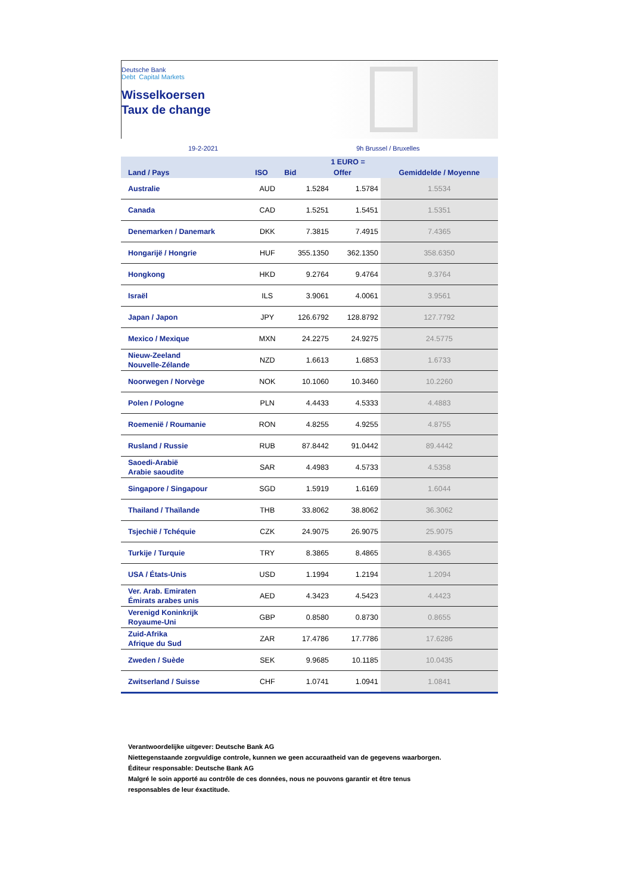Deutsche Bank
Debt Capital Markets
Wisselkoersen
Taux de change
19-2-2021 9h Brussel / Bruxelles
| | | 1 EURO = | | |
| --- | --- | --- | --- | --- |
| Land / Pays | ISO | Bid | Offer | Gemiddelde / Moyenne |
| Australie | AUD | 1.5284 | 1.5784 | 1.5534 |
| Canada | CAD | 1.5251 | 1.5451 | 1.5351 |
| Denemarken / Danemark | DKK | 7.3815 | 7.4915 | 7.4365 |
| Hongarijë / Hongrie | HUF | 355.1350 | 362.1350 | 358.6350 |
| Hongkong | HKD | 9.2764 | 9.4764 | 9.3764 |
| Israël | ILS | 3.9061 | 4.0061 | 3.9561 |
| Japan / Japon | JPY | 126.6792 | 128.8792 | 127.7792 |
| Mexico / Mexique | MXN | 24.2275 | 24.9275 | 24.5775 |
| Nieuw-Zeeland Nouvelle-Zélande | NZD | 1.6613 | 1.6853 | 1.6733 |
| Noorwegen / Norvège | NOK | 10.1060 | 10.3460 | 10.2260 |
| Polen / Pologne | PLN | 4.4433 | 4.5333 | 4.4883 |
| Roemenië / Roumanie | RON | 4.8255 | 4.9255 | 4.8755 |
| Rusland / Russie | RUB | 87.8442 | 91.0442 | 89.4442 |
| Saoedi-Arabië Arabie saoudite | SAR | 4.4983 | 4.5733 | 4.5358 |
| Singapore / Singapour | SGD | 1.5919 | 1.6169 | 1.6044 |
| Thailand / Thaïlande | THB | 33.8062 | 38.8062 | 36.3062 |
| Tsjechië / Tchéquie | CZK | 24.9075 | 26.9075 | 25.9075 |
| Turkije / Turquie | TRY | 8.3865 | 8.4865 | 8.4365 |
| USA / États-Unis | USD | 1.1994 | 1.2194 | 1.2094 |
| Ver. Arab. Emiraten Émirats arabes unis | AED | 4.3423 | 4.5423 | 4.4423 |
| Verenigd Koninkrijk Royaume-Uni | GBP | 0.8580 | 0.8730 | 0.8655 |
| Zuid-Afrika Afrique du Sud | ZAR | 17.4786 | 17.7786 | 17.6286 |
| Zweden / Suède | SEK | 9.9685 | 10.1185 | 10.0435 |
| Zwitserland / Suisse | CHF | 1.0741 | 1.0941 | 1.0841 |
Verantwoordelijke uitgever: Deutsche Bank AG
Niettegenstaande zorgvuldige controle, kunnen we geen accuraatheid van de gegevens waarborgen.
Éditeur responsable: Deutsche Bank AG
Malgré le soin apporté au contrôle de ces données, nous ne pouvons garantir et être tenus
responsables de leur éxactitude.